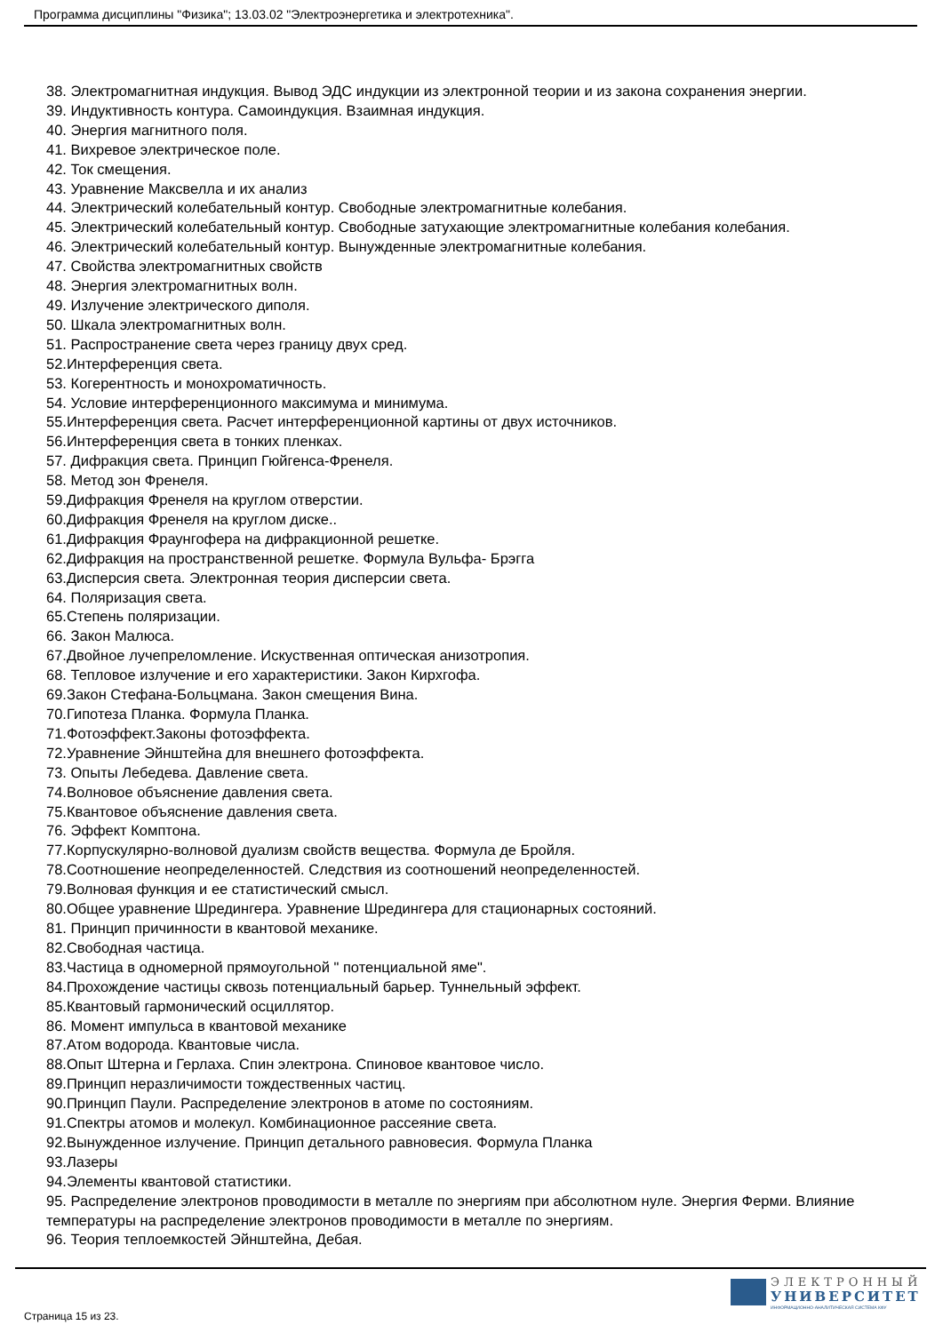Программа дисциплины "Физика"; 13.03.02 "Электроэнергетика и электротехника".
38. Электромагнитная индукция. Вывод ЭДС индукции из электронной теории и из закона сохранения энергии.
39. Индуктивность контура. Самоиндукция. Взаимная индукция.
40. Энергия магнитного поля.
41. Вихревое электрическое поле.
42. Ток смещения.
43. Уравнение Максвелла и их анализ
44. Электрический колебательный контур. Свободные электромагнитные колебания.
45. Электрический колебательный контур. Свободные затухающие электромагнитные колебания колебания.
46. Электрический колебательный контур. Вынужденные электромагнитные колебания.
47. Свойства электромагнитных свойств
48. Энергия электромагнитных волн.
49. Излучение электрического диполя.
50. Шкала электромагнитных волн.
51. Распространение света через границу двух сред.
52.Интерференция света.
53. Когерентность и монохроматичность.
54. Условие интерференционного максимума и минимума.
55.Интерференция света. Расчет интерференционной картины от двух источников.
56.Интерференция света в тонких пленках.
57. Дифракция света. Принцип Гюйгенса-Френеля.
58. Метод зон Френеля.
59.Дифракция Френеля на круглом отверстии.
60.Дифракция Френеля на круглом диске..
61.Дифракция Фраунгофера на дифракционной решетке.
62.Дифракция на пространственной решетке. Формула Вульфа- Брэгга
63.Дисперсия света. Электронная теория дисперсии света.
64. Поляризация света.
65.Степень поляризации.
66. Закон Малюса.
67.Двойное лучепреломление. Искуственная оптическая анизотропия.
68. Тепловое излучение и его характеристики. Закон Кирхгофа.
69.Закон Стефана-Больцмана. Закон смещения Вина.
70.Гипотеза Планка. Формула Планка.
71.Фотоэффект.Законы фотоэффекта.
72.Уравнение Эйнштейна для внешнего фотоэффекта.
73. Опыты Лебедева. Давление света.
74.Волновое объяснение давления света.
75.Квантовое объяснение давления света.
76. Эффект Комптона.
77.Корпускулярно-волновой дуализм свойств вещества. Формула де Бройля.
78.Соотношение неопределенностей. Следствия из соотношений неопределенностей.
79.Волновая функция и ее статистический смысл.
80.Общее уравнение Шредингера. Уравнение Шредингера для стационарных состояний.
81. Принцип причинности в квантовой механике.
82.Свободная частица.
83.Частица в одномерной прямоугольной " потенциальной яме".
84.Прохождение частицы сквозь потенциальный барьер. Туннельный эффект.
85.Квантовый гармонический осциллятор.
86. Момент импульса в квантовой механике
87.Атом водорода. Квантовые числа.
88.Опыт Штерна и Герлаха. Спин электрона. Спиновое квантовое число.
89.Принцип неразличимости тождественных частиц.
90.Принцип Паули. Распределение электронов в атоме по состояниям.
91.Спектры атомов и молекул. Комбинационное рассеяние света.
92.Вынужденное излучение. Принцип детального равновесия. Формула Планка
93.Лазеры
94.Элементы квантовой статистики.
95. Распределение электронов проводимости в металле по энергиям при абсолютном нуле. Энергия Ферми. Влияние температуры на распределение электронов проводимости в металле по энергиям.
96. Теория теплоемкостей Эйнштейна, Дебая.
Страница 15 из 23.
ЭЛЕКТРОННЫЙ
УНИВЕРСИТЕТ
ИНФОРМАЦИОННО-АНАЛИТИЧЕСКАЯ СИСТЕМА КФУ